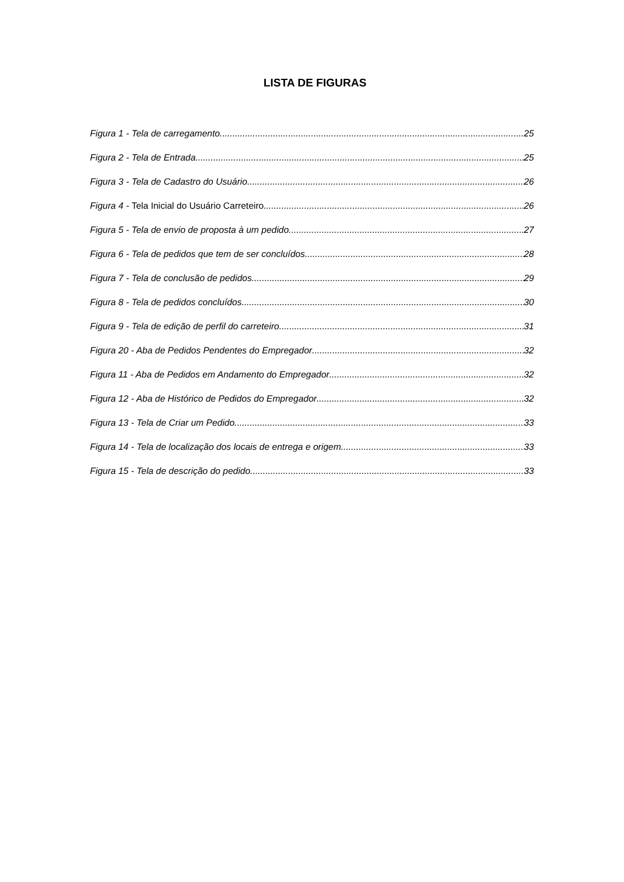LISTA DE FIGURAS
Figura 1 - Tela de carregamento 25
Figura 2 - Tela de Entrada 25
Figura 3 - Tela de Cadastro do Usuário 26
Figura 4 - Tela Inicial do Usuário Carreteiro 26
Figura 5 - Tela de envio de proposta à um pedido 27
Figura 6 - Tela de pedidos que tem de ser concluídos 28
Figura 7 - Tela de conclusão de pedidos 29
Figura 8 - Tela de pedidos concluídos 30
Figura 9 - Tela de edição de perfil do carreteiro 31
Figura 20 - Aba de Pedidos Pendentes do Empregador 32
Figura 11 - Aba de Pedidos em Andamento do Empregador 32
Figura 12 - Aba de Histórico de Pedidos do Empregador 32
Figura 13 - Tela de Criar um Pedido 33
Figura 14 - Tela de localização dos locais de entrega e origem 33
Figura 15 - Tela de descrição do pedido 33